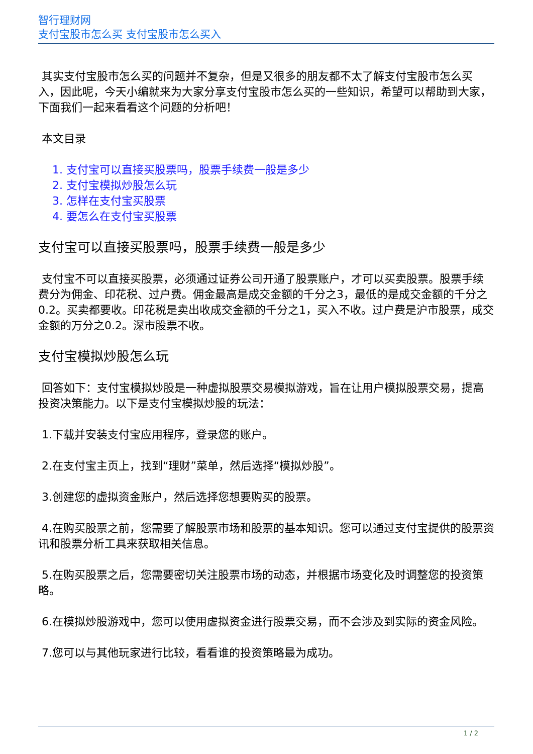智行理财网
支付宝股市怎么买 支付宝股市怎么买入
其实支付宝股市怎么买的问题并不复杂，但是又很多的朋友都不太了解支付宝股市怎么买入，因此呢，今天小编就来为大家分享支付宝股市怎么买的一些知识，希望可以帮助到大家，下面我们一起来看看这个问题的分析吧！
本文目录
1. 支付宝可以直接买股票吗，股票手续费一般是多少
2. 支付宝模拟炒股怎么玩
3. 怎样在支付宝买股票
4. 要怎么在支付宝买股票
支付宝可以直接买股票吗，股票手续费一般是多少
支付宝不可以直接买股票，必须通过证券公司开通了股票账户，才可以买卖股票。股票手续费分为佣金、印花税、过户费。佣金最高是成交金额的千分之3，最低的是成交金额的千分之0.2。买卖都要收。印花税是卖出收成交金额的千分之1，买入不收。过户费是沪市股票，成交金额的万分之0.2。深市股票不收。
支付宝模拟炒股怎么玩
回答如下：支付宝模拟炒股是一种虚拟股票交易模拟游戏，旨在让用户模拟股票交易，提高投资决策能力。以下是支付宝模拟炒股的玩法：
1.下载并安装支付宝应用程序，登录您的账户。
2.在支付宝主页上，找到“理财”菜单，然后选择“模拟炒股”。
3.创建您的虚拟资金账户，然后选择您想要购买的股票。
4.在购买股票之前，您需要了解股票市场和股票的基本知识。您可以通过支付宝提供的股票资讯和股票分析工具来获取相关信息。
5.在购买股票之后，您需要密切关注股票市场的动态，并根据市场变化及时调整您的投资策略。
6.在模拟炒股游戏中，您可以使用虚拟资金进行股票交易，而不会涉及到实际的资金风险。
7.您可以与其他玩家进行比较，看看谁的投资策略最为成功。
1 / 2